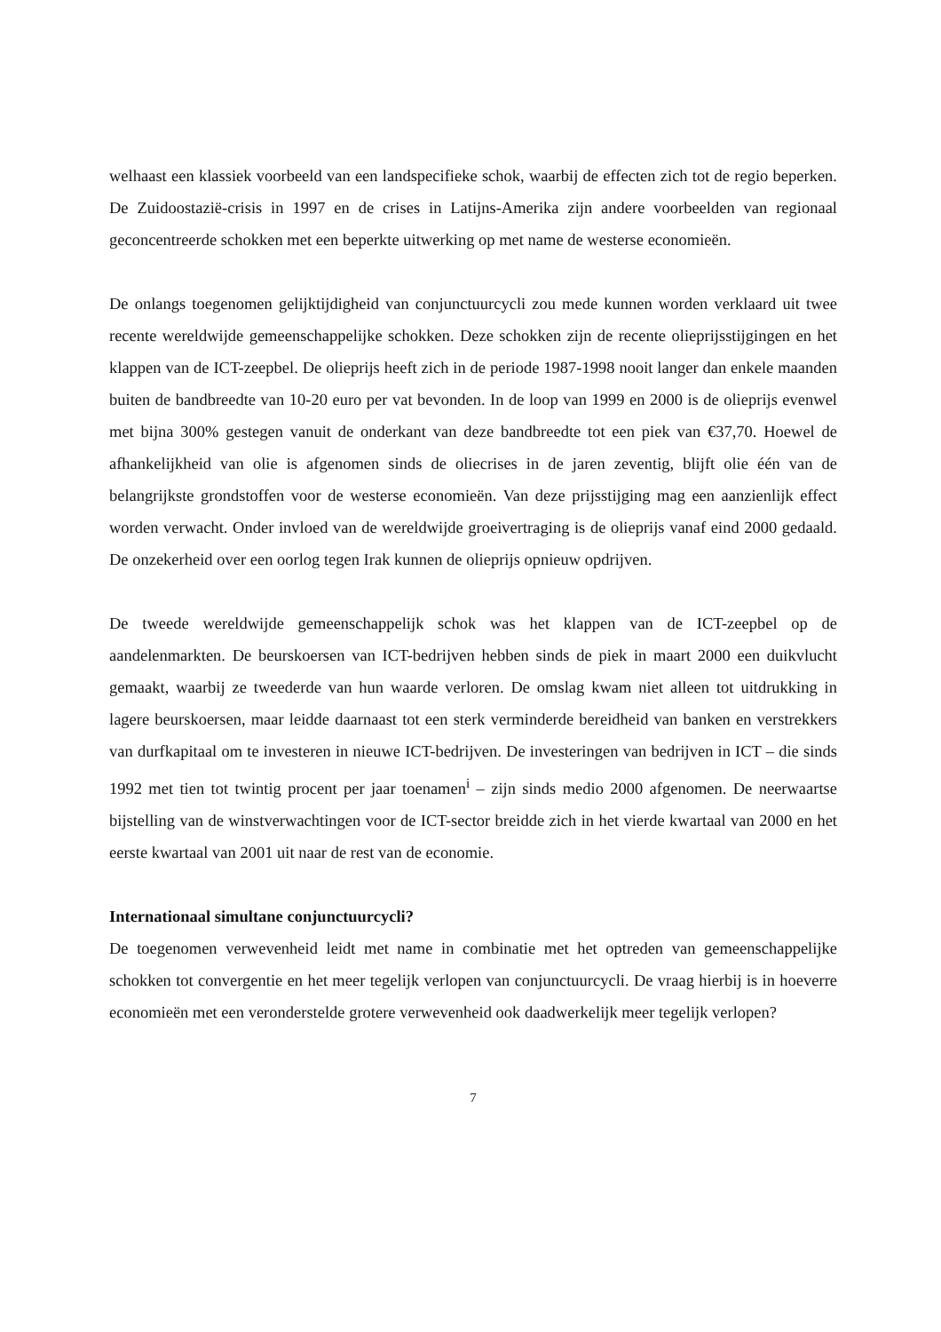welhaast een klassiek voorbeeld van een landspecifieke schok, waarbij de effecten zich tot de regio beperken. De Zuidoostazië-crisis in 1997 en de crises in Latijns-Amerika zijn andere voorbeelden van regionaal geconcentreerde schokken met een beperkte uitwerking op met name de westerse economieën.
De onlangs toegenomen gelijktijdigheid van conjunctuurcycli zou mede kunnen worden verklaard uit twee recente wereldwijde gemeenschappelijke schokken. Deze schokken zijn de recente olieprijsstijgingen en het klappen van de ICT-zeepbel. De olieprijs heeft zich in de periode 1987-1998 nooit langer dan enkele maanden buiten de bandbreedte van 10-20 euro per vat bevonden. In de loop van 1999 en 2000 is de olieprijs evenwel met bijna 300% gestegen vanuit de onderkant van deze bandbreedte tot een piek van €37,70. Hoewel de afhankelijkheid van olie is afgenomen sinds de oliecrises in de jaren zeventig, blijft olie één van de belangrijkste grondstoffen voor de westerse economieën. Van deze prijsstijging mag een aanzienlijk effect worden verwacht. Onder invloed van de wereldwijde groeivertraging is de olieprijs vanaf eind 2000 gedaald. De onzekerheid over een oorlog tegen Irak kunnen de olieprijs opnieuw opdrijven.
De tweede wereldwijde gemeenschappelijk schok was het klappen van de ICT-zeepbel op de aandelenmarkten. De beurskoersen van ICT-bedrijven hebben sinds de piek in maart 2000 een duikvlucht gemaakt, waarbij ze tweederde van hun waarde verloren. De omslag kwam niet alleen tot uitdrukking in lagere beurskoersen, maar leidde daarnaast tot een sterk verminderde bereidheid van banken en verstrekkers van durfkapitaal om te investeren in nieuwe ICT-bedrijven. De investeringen van bedrijven in ICT – die sinds 1992 met tien tot twintig procent per jaar toenamen<sup>i</sup> – zijn sinds medio 2000 afgenomen. De neerwaartse bijstelling van de winstverwachtingen voor de ICT-sector breidde zich in het vierde kwartaal van 2000 en het eerste kwartaal van 2001 uit naar de rest van de economie.
Internationaal simultane conjunctuurcycli?
De toegenomen verwevenheid leidt met name in combinatie met het optreden van gemeenschappelijke schokken tot convergentie en het meer tegelijk verlopen van conjunctuurcycli. De vraag hierbij is in hoeverre economieën met een veronderstelde grotere verwevenheid ook daadwerkelijk meer tegelijk verlopen?
7